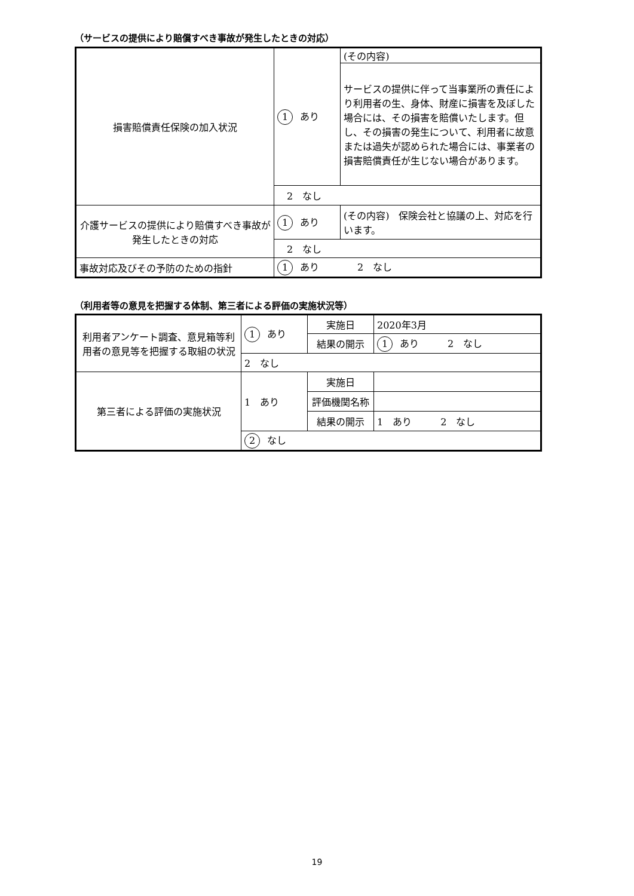（サービスの提供により賠償すべき事故が発生したときの対応）
| 損害賠償責任保険の加入状況 | 1 あり | (その内容) |
| | | サービスの提供に伴って当事業所の責任により利用者の生、身体、財産に損害を及ぼした場合には、その損害を賠償いたします。但し、その損害の発生について、利用者に故意または過失が認められた場合には、事業者の損害賠償責任が生じない場合があります。 |
| | 2 なし | |
| 介護サービスの提供により賠償すべき事故が発生したときの対応 | 1 あり | (その内容) 保険会社と協議の上、対応を行います。 |
| | 2 なし | |
| 事故対応及びその予防のための指針 | 1 あり 2 なし | |
（利用者等の意見を把握する体制、第三者による評価の実施状況等）
| 利用者アンケート調査、意見箱等利用者の意見等を把握する取組の状況 | 1 あり | 実施日 | 2020年3月 |
| | | 結果の開示 | 1 あり 2 なし |
| | 2 なし | | |
| 第三者による評価の実施状況 | 1 あり | 実施日 | |
| | | 評価機関名称 | |
| | | 結果の開示 | 1 あり 2 なし |
| | 2 なし | | |
19